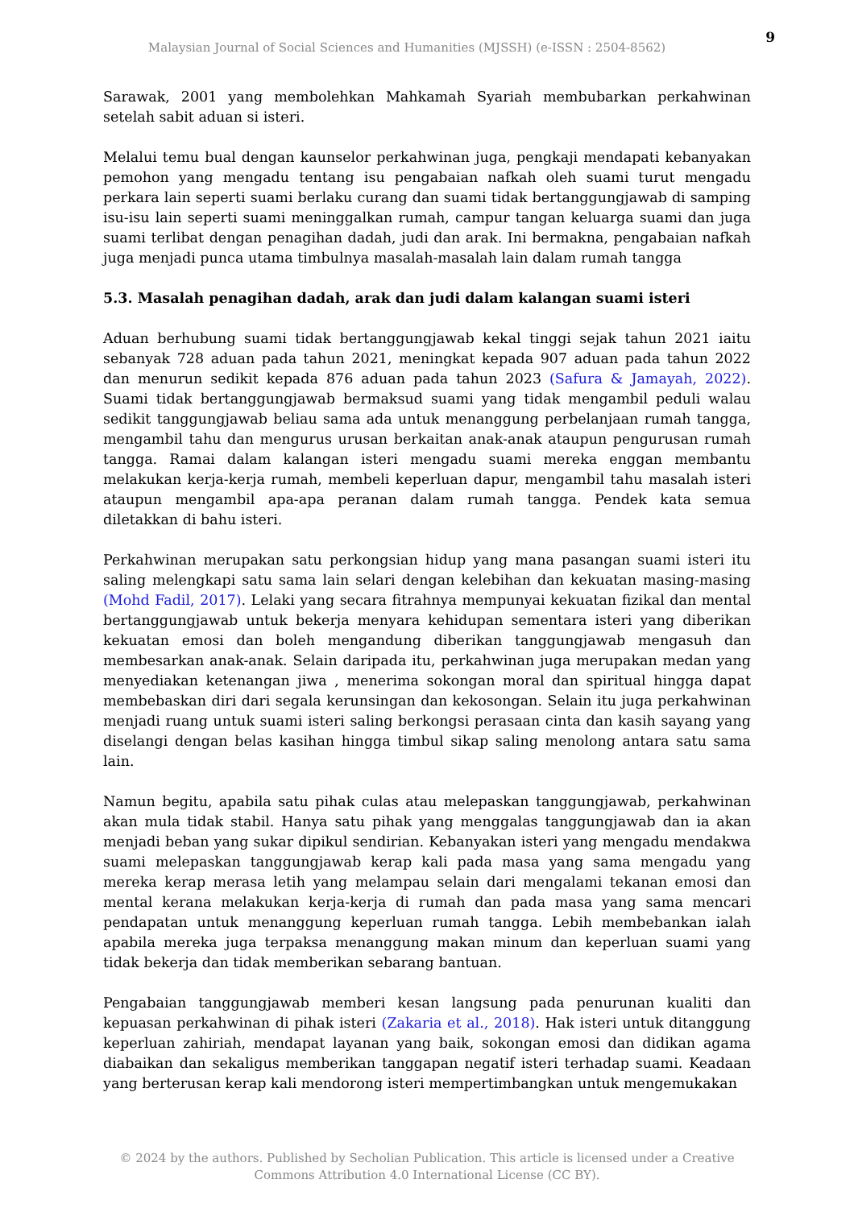9
Malaysian Journal of Social Sciences and Humanities (MJSSH) (e-ISSN : 2504-8562)
Sarawak, 2001 yang membolehkan Mahkamah Syariah membubarkan perkahwinan setelah sabit aduan si isteri.
Melalui temu bual dengan kaunselor perkahwinan juga, pengkaji mendapati kebanyakan pemohon yang mengadu tentang isu pengabaian nafkah oleh suami turut mengadu perkara lain seperti suami berlaku curang dan suami tidak bertanggungjawab di samping isu-isu lain seperti suami meninggalkan rumah, campur tangan keluarga suami dan juga suami terlibat dengan penagihan dadah, judi dan arak. Ini bermakna, pengabaian nafkah juga menjadi punca utama timbulnya masalah-masalah lain dalam rumah tangga
5.3. Masalah penagihan dadah, arak dan judi dalam kalangan suami isteri
Aduan berhubung suami tidak bertanggungjawab kekal tinggi sejak tahun 2021 iaitu sebanyak 728 aduan pada tahun 2021, meningkat kepada 907 aduan pada tahun 2022 dan menurun sedikit kepada 876 aduan pada tahun 2023 (Safura & Jamayah, 2022). Suami tidak bertanggungjawab bermaksud suami yang tidak mengambil peduli walau sedikit tanggungjawab beliau sama ada untuk menanggung perbelanjaan rumah tangga, mengambil tahu dan mengurus urusan berkaitan anak-anak ataupun pengurusan rumah tangga. Ramai dalam kalangan isteri mengadu suami mereka enggan membantu melakukan kerja-kerja rumah, membeli keperluan dapur, mengambil tahu masalah isteri ataupun mengambil apa-apa peranan dalam rumah tangga. Pendek kata semua diletakkan di bahu isteri.
Perkahwinan merupakan satu perkongsian hidup yang mana pasangan suami isteri itu saling melengkapi satu sama lain selari dengan kelebihan dan kekuatan masing-masing (Mohd Fadil, 2017). Lelaki yang secara fitrahnya mempunyai kekuatan fizikal dan mental bertanggungjawab untuk bekerja menyara kehidupan sementara isteri yang diberikan kekuatan emosi dan boleh mengandung diberikan tanggungjawab mengasuh dan membesarkan anak-anak. Selain daripada itu, perkahwinan juga merupakan medan yang menyediakan ketenangan jiwa , menerima sokongan moral dan spiritual hingga dapat membebaskan diri dari segala kerunsingan dan kekosongan. Selain itu juga perkahwinan menjadi ruang untuk suami isteri saling berkongsi perasaan cinta dan kasih sayang yang diselangi dengan belas kasihan hingga timbul sikap saling menolong antara satu sama lain.
Namun begitu, apabila satu pihak culas atau melepaskan tanggungjawab, perkahwinan akan mula tidak stabil. Hanya satu pihak yang menggalas tanggungjawab dan ia akan menjadi beban yang sukar dipikul sendirian. Kebanyakan isteri yang mengadu mendakwa suami melepaskan tanggungjawab kerap kali pada masa yang sama mengadu yang mereka kerap merasa letih yang melampau selain dari mengalami tekanan emosi dan mental kerana melakukan kerja-kerja di rumah dan pada masa yang sama mencari pendapatan untuk menanggung keperluan rumah tangga. Lebih membebankan ialah apabila mereka juga terpaksa menanggung makan minum dan keperluan suami yang tidak bekerja dan tidak memberikan sebarang bantuan.
Pengabaian tanggungjawab memberi kesan langsung pada penurunan kualiti dan kepuasan perkahwinan di pihak isteri (Zakaria et al., 2018). Hak isteri untuk ditanggung keperluan zahiriah, mendapat layanan yang baik, sokongan emosi dan didikan agama diabaikan dan sekaligus memberikan tanggapan negatif isteri terhadap suami. Keadaan yang berterusan kerap kali mendorong isteri mempertimbangkan untuk mengemukakan
© 2024 by the authors. Published by Secholian Publication. This article is licensed under a Creative Commons Attribution 4.0 International License (CC BY).